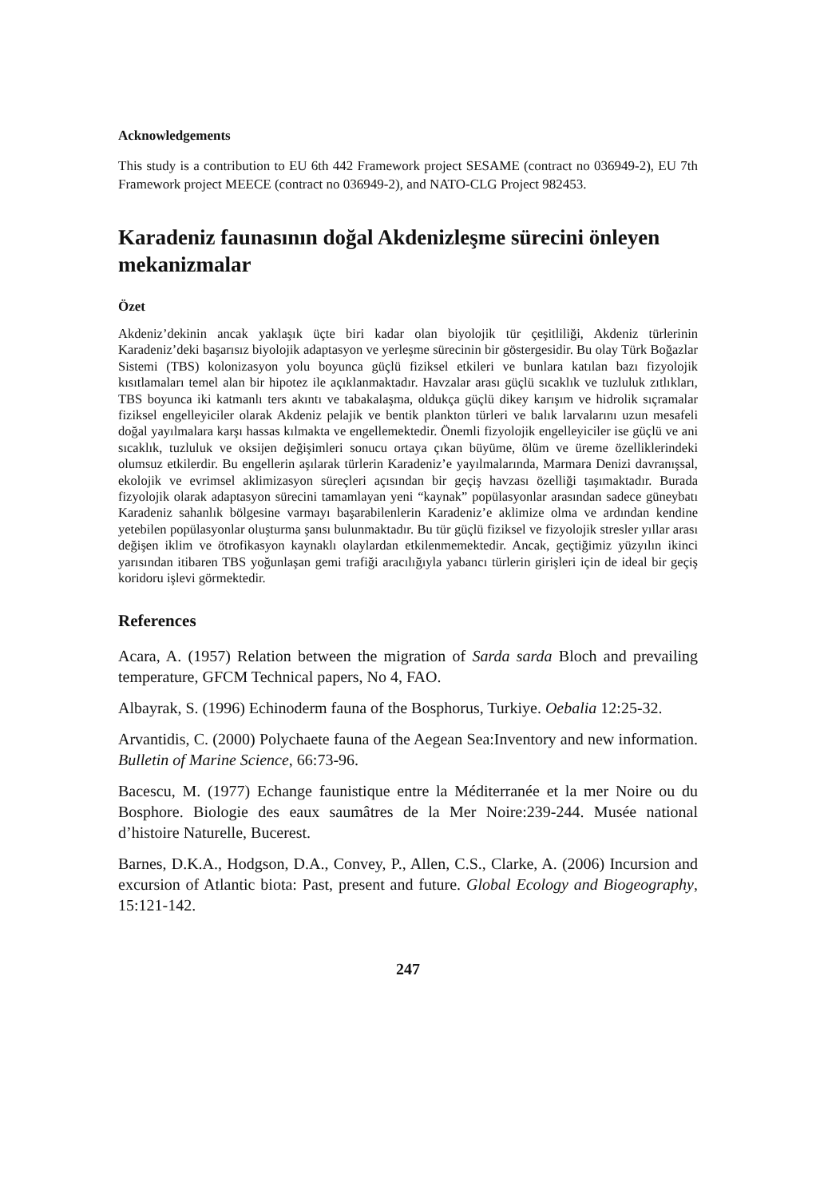Acknowledgements
This study is a contribution to EU 6th 442 Framework project SESAME (contract no 036949-2), EU 7th Framework project MEECE (contract no 036949-2), and NATO-CLG Project 982453.
Karadeniz faunasının doğal Akdenizleşme sürecini önleyen mekanizmalar
Özet
Akdeniz’dekinin ancak yaklaşık üçte biri kadar olan biyolojik tür çeşitliliği, Akdeniz türlerinin Karadeniz’deki başarısız biyolojik adaptasyon ve yerleşme sürecinin bir göstergesidir. Bu olay Türk Boğazlar Sistemi (TBS) kolonizasyon yolu boyunca güçlü fiziksel etkileri ve bunlara katılan bazı fizyolojik kısıtlamaları temel alan bir hipotez ile açıklanmaktadır. Havzalar arası güçlü sıcaklık ve tuzluluk zıtlıkları, TBS boyunca iki katmanlı ters akıntı ve tabakalaşma, oldukça güçlü dikey karışım ve hidrolik sıçramalar fiziksel engelleyiciler olarak Akdeniz pelajik ve bentik plankton türleri ve balık larvalarını uzun mesafeli doğal yayılmalara karşı hassas kılmakta ve engellemektedir. Önemli fizyolojik engelleyiciler ise güçlü ve ani sıcaklık, tuzluluk ve oksijen değişimleri sonucu ortaya çıkan büyüme, ölüm ve üreme özelliklerindeki olumsuz etkilerdir. Bu engellerin aşılarak türlerin Karadeniz’e yayılmalarında, Marmara Denizi davranışsal, ekolojik ve evrimsel aklimizasyon süreçleri açısından bir geçiş havzası özelliği taşımaktadır. Burada fizyolojik olarak adaptasyon sürecini tamamlayan yeni “kaynak” popülasyonlar arasından sadece güneybatı Karadeniz sahanlık bölgesine varmayı başarabilenlerin Karadeniz’e aklimize olma ve ardından kendine yetebilen popülasyonlar oluşturma şansı bulunmaktadır. Bu tür güçlü fiziksel ve fizyolojik stresler yıllar arası değişen iklim ve ötrofikasyon kaynaklı olaylardan etkilenmemektedir. Ancak, geçtiğimiz yüzyılın ikinci yarısından itibaren TBS yoğunlaşan gemi trafiği aracılığıyla yabancı türlerin girişleri için de ideal bir geçiş koridoru işlevi görmektedir.
References
Acara, A. (1957) Relation between the migration of Sarda sarda Bloch and prevailing temperature, GFCM Technical papers, No 4, FAO.
Albayrak, S. (1996) Echinoderm fauna of the Bosphorus, Turkiye. Oebalia 12:25-32.
Arvantidis, C. (2000) Polychaete fauna of the Aegean Sea:Inventory and new information. Bulletin of Marine Science, 66:73-96.
Bacescu, M. (1977) Echange faunistique entre la Méditerranée et la mer Noire ou du Bosphore. Biologie des eaux saumâtres de la Mer Noire:239-244. Musée national d’histoire Naturelle, Bucerest.
Barnes, D.K.A., Hodgson, D.A., Convey, P., Allen, C.S., Clarke, A. (2006) Incursion and excursion of Atlantic biota: Past, present and future. Global Ecology and Biogeography, 15:121-142.
247